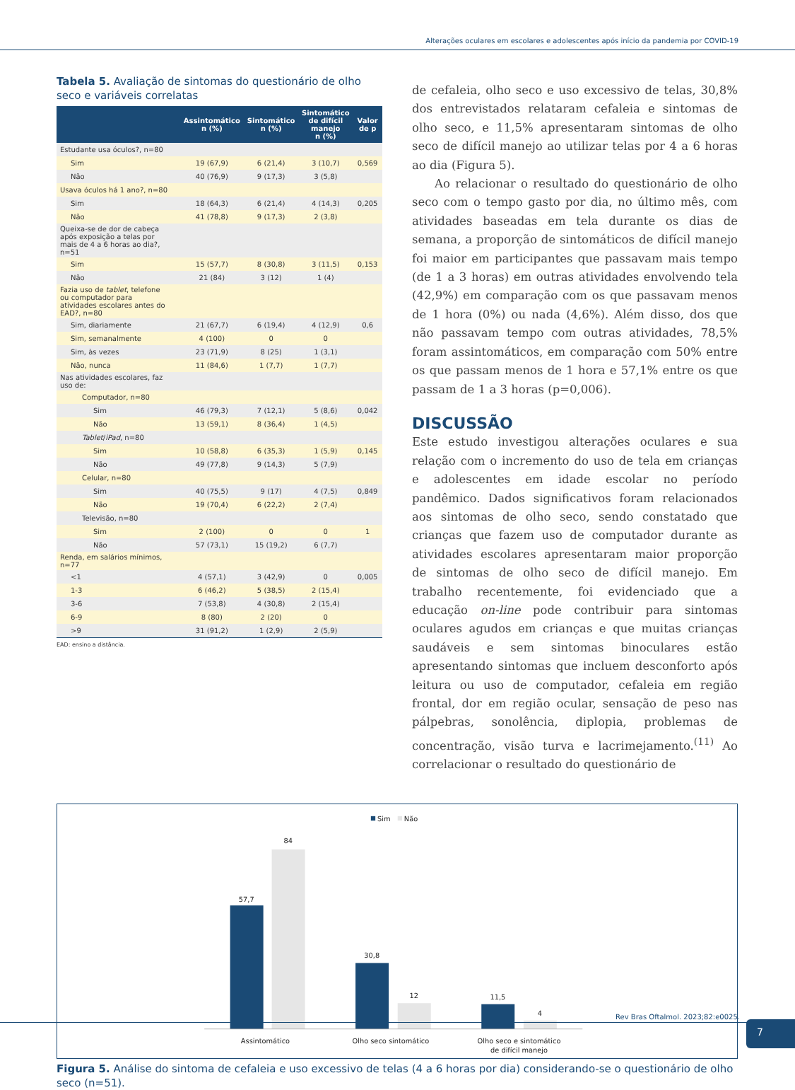Alterações oculares em escolares e adolescentes após início da pandemia por COVID-19
Tabela 5. Avaliação de sintomas do questionário de olho seco e variáveis correlatas
| | Assintomático n (%) | Sintomático n (%) | Sintomático de difícil manejo n (%) | Valor de p |
| --- | --- | --- | --- | --- |
| Estudante usa óculos?, n=80 | | | | |
| Sim | 19 (67,9) | 6 (21,4) | 3 (10,7) | 0,569 |
| Não | 40 (76,9) | 9 (17,3) | 3 (5,8) | |
| Usava óculos há 1 ano?, n=80 | | | | |
| Sim | 18 (64,3) | 6 (21,4) | 4 (14,3) | 0,205 |
| Não | 41 (78,8) | 9 (17,3) | 2 (3,8) | |
| Queixa-se de dor de cabeça após exposição a telas por mais de 4 a 6 horas ao dia?, n=51 | | | | |
| Sim | 15 (57,7) | 8 (30,8) | 3 (11,5) | 0,153 |
| Não | 21 (84) | 3 (12) | 1 (4) | |
| Fazia uso de tablet , telefone ou computador para atividades escolares antes do EAD?, n=80 | | | | |
| Sim, diariamente | 21 (67,7) | 6 (19,4) | 4 (12,9) | 0,6 |
| Sim, semanalmente | 4 (100) | 0 | 0 | |
| Sim, às vezes | 23 (71,9) | 8 (25) | 1 (3,1) | |
| Não, nunca | 11 (84,6) | 1 (7,7) | 1 (7,7) | |
| Nas atividades escolares, faz uso de: | | | | |
| Computador, n=80 | | | | |
| Sim | 46 (79,3) | 7 (12,1) | 5 (8,6) | 0,042 |
| Não | 13 (59,1) | 8 (36,4) | 1 (4,5) | |
| Tablet / iPad , n=80 | | | | |
| Sim | 10 (58,8) | 6 (35,3) | 1 (5,9) | 0,145 |
| Não | 49 (77,8) | 9 (14,3) | 5 (7,9) | |
| Celular, n=80 | | | | |
| Sim | 40 (75,5) | 9 (17) | 4 (7,5) | 0,849 |
| Não | 19 (70,4) | 6 (22,2) | 2 (7,4) | |
| Televisão, n=80 | | | | |
| Sim | 2 (100) | 0 | 0 | 1 |
| Não | 57 (73,1) | 15 (19,2) | 6 (7,7) | |
| Renda, em salários mínimos, n=77 | | | | |
| <1 | 4 (57,1) | 3 (42,9) | 0 | 0,005 |
| 1-3 | 6 (46,2) | 5 (38,5) | 2 (15,4) | |
| 3-6 | 7 (53,8) | 4 (30,8) | 2 (15,4) | |
| 6-9 | 8 (80) | 2 (20) | 0 | |
| >9 | 31 (91,2) | 1 (2,9) | 2 (5,9) | |
EAD: ensino a distância.
de cefaleia, olho seco e uso excessivo de telas, 30,8% dos entrevistados relataram cefaleia e sintomas de olho seco, e 11,5% apresentaram sintomas de olho seco de difícil manejo ao utilizar telas por 4 a 6 horas ao dia (Figura 5).
Ao relacionar o resultado do questionário de olho seco com o tempo gasto por dia, no último mês, com atividades baseadas em tela durante os dias de semana, a proporção de sintomáticos de difícil manejo foi maior em participantes que passavam mais tempo (de 1 a 3 horas) em outras atividades envolvendo tela (42,9%) em comparação com os que passavam menos de 1 hora (0%) ou nada (4,6%). Além disso, dos que não passavam tempo com outras atividades, 78,5% foram assintomáticos, em comparação com 50% entre os que passam menos de 1 hora e 57,1% entre os que passam de 1 a 3 horas (p=0,006).
DISCUSSÃO
Este estudo investigou alterações oculares e sua relação com o incremento do uso de tela em crianças e adolescentes em idade escolar no período pandêmico. Dados significativos foram relacionados aos sintomas de olho seco, sendo constatado que crianças que fazem uso de computador durante as atividades escolares apresentaram maior proporção de sintomas de olho seco de difícil manejo. Em trabalho recentemente, foi evidenciado que a educação on-line pode contribuir para sintomas oculares agudos em crianças e que muitas crianças saudáveis e sem sintomas binoculares estão apresentando sintomas que incluem desconforto após leitura ou uso de computador, cefaleia em região frontal, dor em região ocular, sensação de peso nas pálpebras, sonolência, diplopia, problemas de concentração, visão turva e lacrimejamento.<sup>(11)</sup> Ao correlacionar o resultado do questionário de
Sim
Não
57,7
84
30,8
12
11,5
4
Assintomático
Olho seco sintomático
Olho seco e sintomático
de difícil manejo
Figura 5. Análise do sintoma de cefaleia e uso excessivo de telas (4 a 6 horas por dia) considerando-se o questionário de olho seco (n=51).
Rev Bras Oftalmol. 2023;82:e0025. 7